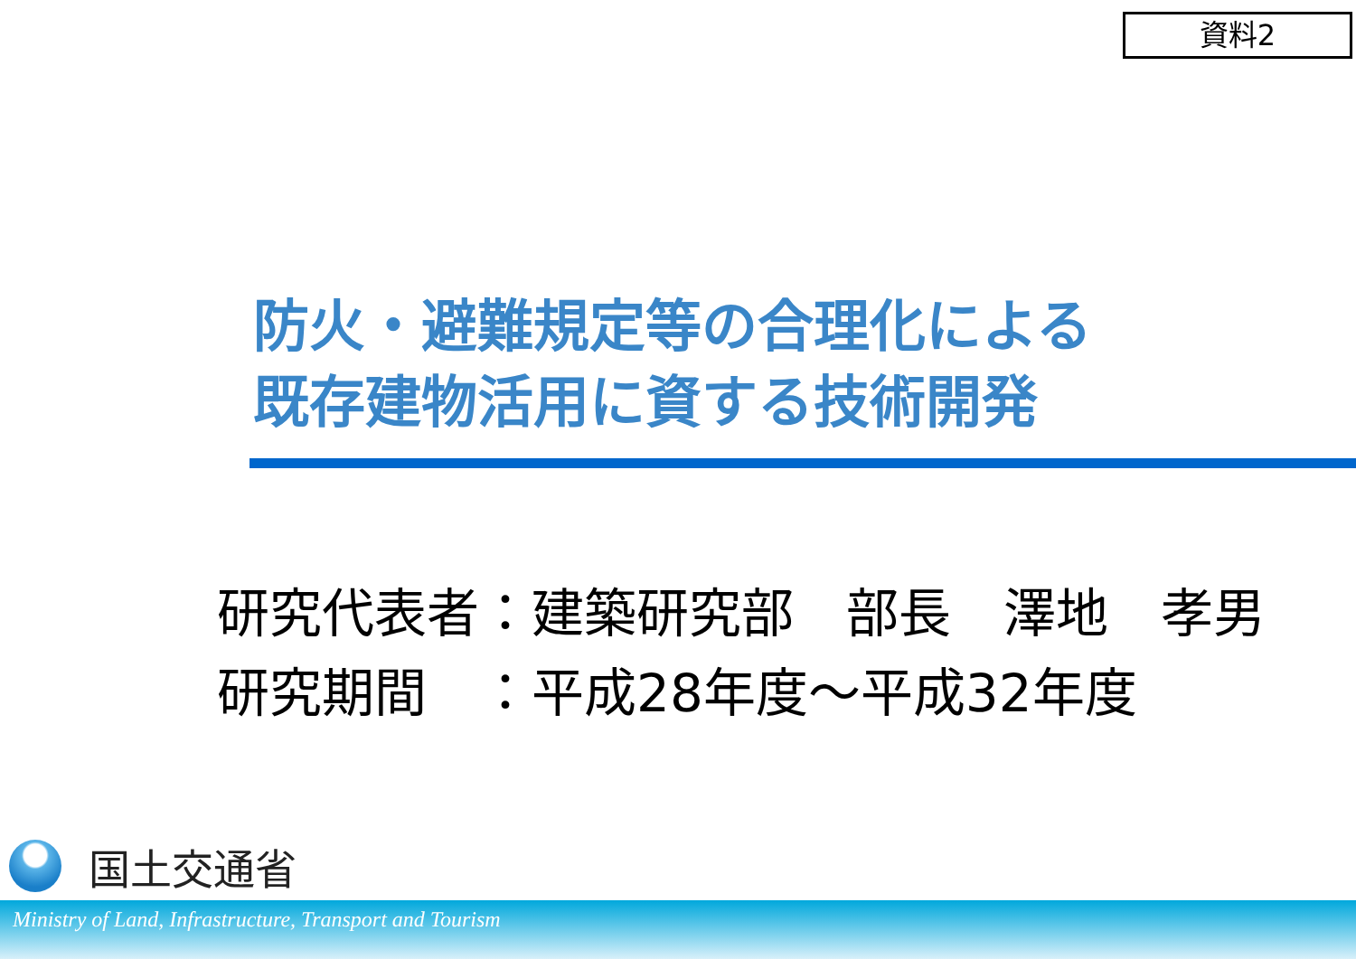資料2
防火・避難規定等の合理化による
既存建物活用に資する技術開発
研究代表者：建築研究部　部長　澤地　孝男
研究期間　：平成28年度～平成32年度
国土交通省
Ministry of Land, Infrastructure, Transport and Tourism